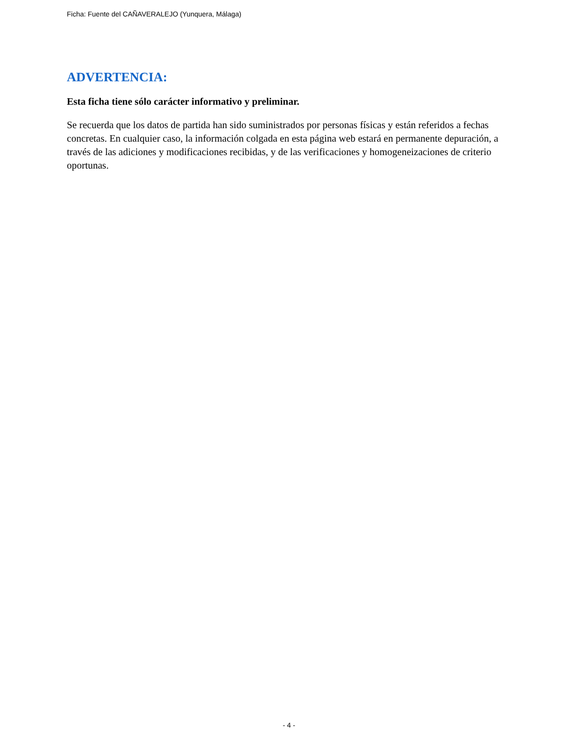Ficha: Fuente del CAÑAVERALEJO (Yunquera, Málaga)
ADVERTENCIA:
Esta ficha tiene sólo carácter informativo y preliminar.
Se recuerda que los datos de partida han sido suministrados por personas físicas y están referidos a fechas concretas. En cualquier caso, la información colgada en esta página web estará en permanente depuración, a través de las adiciones y modificaciones recibidas, y de las verificaciones y homogeneizaciones de criterio oportunas.
- 4 -